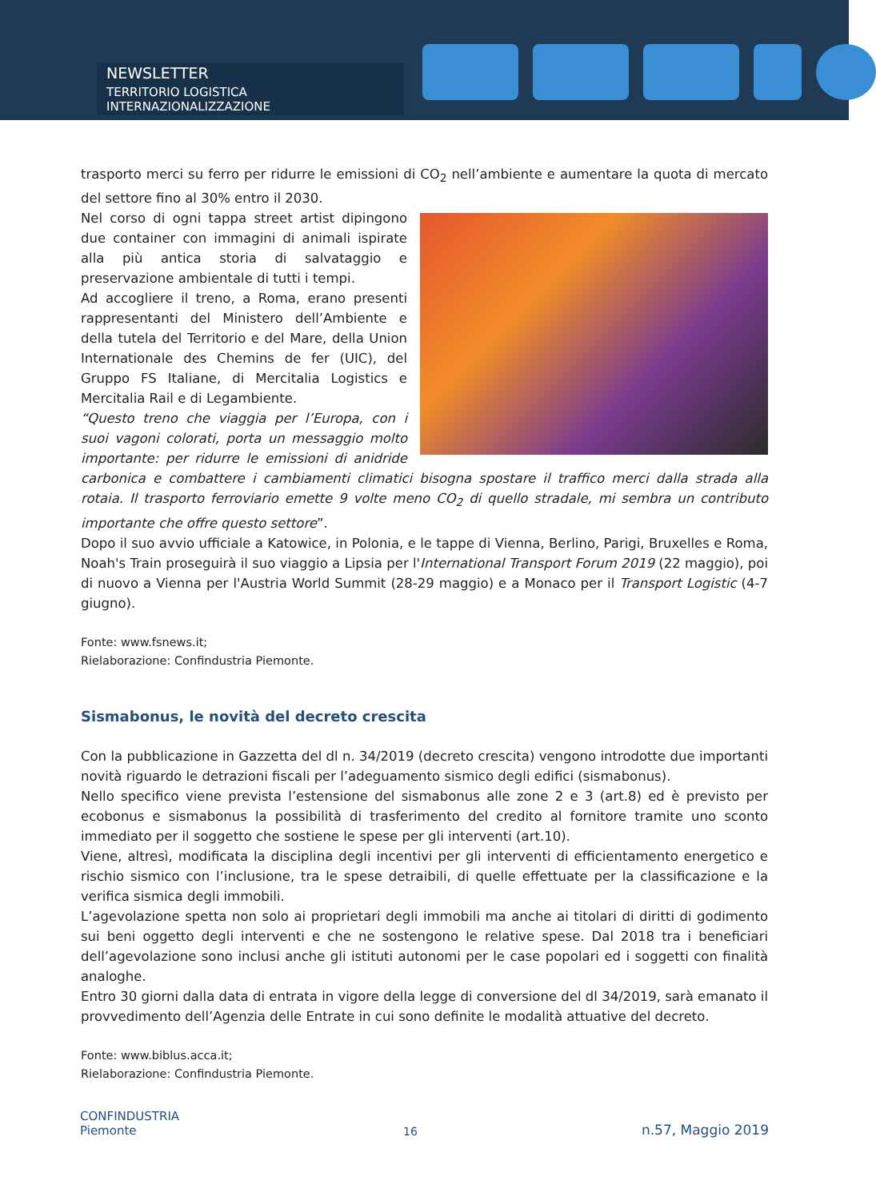NEWSLETTER
TERRITORIO LOGISTICA INTERNAZIONALIZZAZIONE
trasporto merci su ferro per ridurre le emissioni di CO<sub>2</sub> nell’ambiente e aumentare la quota di mercato del settore fino al 30% entro il 2030.
Nel corso di ogni tappa street artist dipingono due container con immagini di animali ispirate alla più antica storia di salvataggio e preservazione ambientale di tutti i tempi.
Ad accogliere il treno, a Roma, erano presenti rappresentanti del Ministero dell’Ambiente e della tutela del Territorio e del Mare, della Union Internationale des Chemins de fer (UIC), del Gruppo FS Italiane, di Mercitalia Logistics e Mercitalia Rail e di Legambiente.
“Questo treno che viaggia per l’Europa, con i suoi vagoni colorati, porta un messaggio molto importante: per ridurre le emissioni di anidride carbonica e combattere i cambiamenti climatici bisogna spostare il traffico merci dalla strada alla rotaia. Il trasporto ferroviario emette 9 volte meno CO<sub>2</sub> di quello stradale, mi sembra un contributo importante che offre questo settore”.
Dopo il suo avvio ufficiale a Katowice, in Polonia, e le tappe di Vienna, Berlino, Parigi, Bruxelles e Roma, Noah's Train proseguirà il suo viaggio a Lipsia per l'International Transport Forum 2019 (22 maggio), poi di nuovo a Vienna per l'Austria World Summit (28-29 maggio) e a Monaco per il Transport Logistic (4-7 giugno).
Fonte: www.fsnews.it;
Rielaborazione: Confindustria Piemonte.
Sismabonus, le novità del decreto crescita
Con la pubblicazione in Gazzetta del dl n. 34/2019 (decreto crescita) vengono introdotte due importanti novità riguardo le detrazioni fiscali per l’adeguamento sismico degli edifici (sismabonus).
Nello specifico viene prevista l’estensione del sismabonus alle zone 2 e 3 (art.8) ed è previsto per ecobonus e sismabonus la possibilità di trasferimento del credito al fornitore tramite uno sconto immediato per il soggetto che sostiene le spese per gli interventi (art.10).
Viene, altresì, modificata la disciplina degli incentivi per gli interventi di efficientamento energetico e rischio sismico con l’inclusione, tra le spese detraibili, di quelle effettuate per la classificazione e la verifica sismica degli immobili.
L’agevolazione spetta non solo ai proprietari degli immobili ma anche ai titolari di diritti di godimento sui beni oggetto degli interventi e che ne sostengono le relative spese. Dal 2018 tra i beneficiari dell’agevolazione sono inclusi anche gli istituti autonomi per le case popolari ed i soggetti con finalità analoghe.
Entro 30 giorni dalla data di entrata in vigore della legge di conversione del dl 34/2019, sarà emanato il provvedimento dell’Agenzia delle Entrate in cui sono definite le modalità attuative del decreto.
Fonte: www.biblus.acca.it;
Rielaborazione: Confindustria Piemonte.
CONFINDUSTRIA
Piemonte
16
n.57, Maggio 2019